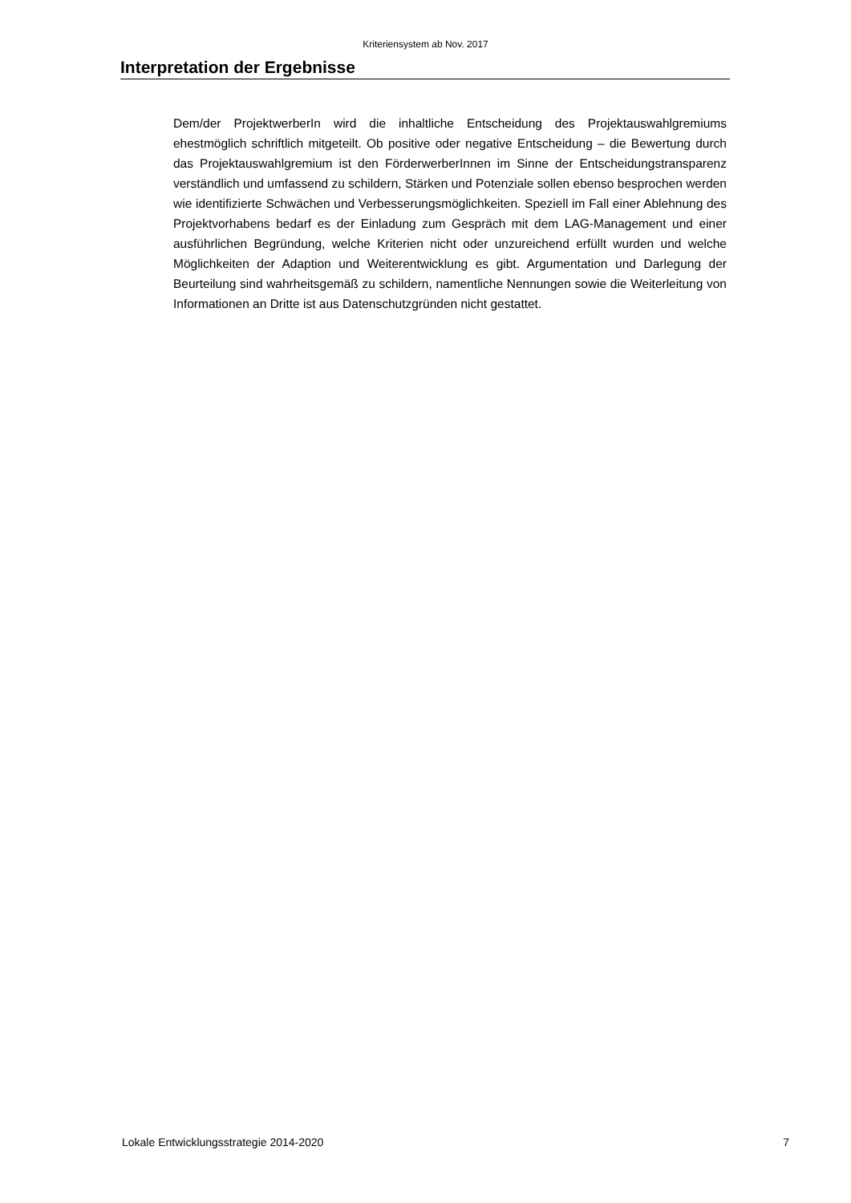Kriteriensystem ab Nov. 2017
Interpretation der Ergebnisse
Dem/der ProjektwerberIn wird die inhaltliche Entscheidung des Projektauswahlgremiums ehestmöglich schriftlich mitgeteilt. Ob positive oder negative Entscheidung – die Bewertung durch das Projektauswahlgremium ist den FörderwerberInnen im Sinne der Entscheidungstransparenz verständlich und umfassend zu schildern, Stärken und Potenziale sollen ebenso besprochen werden wie identifizierte Schwächen und Verbesserungsmöglichkeiten. Speziell im Fall einer Ablehnung des Projektvorhabens bedarf es der Einladung zum Gespräch mit dem LAG-Management und einer ausführlichen Begründung, welche Kriterien nicht oder unzureichend erfüllt wurden und welche Möglichkeiten der Adaption und Weiterentwicklung es gibt. Argumentation und Darlegung der Beurteilung sind wahrheitsgemäß zu schildern, namentliche Nennungen sowie die Weiterleitung von Informationen an Dritte ist aus Datenschutzgründen nicht gestattet.
Lokale Entwicklungsstrategie 2014-2020 7